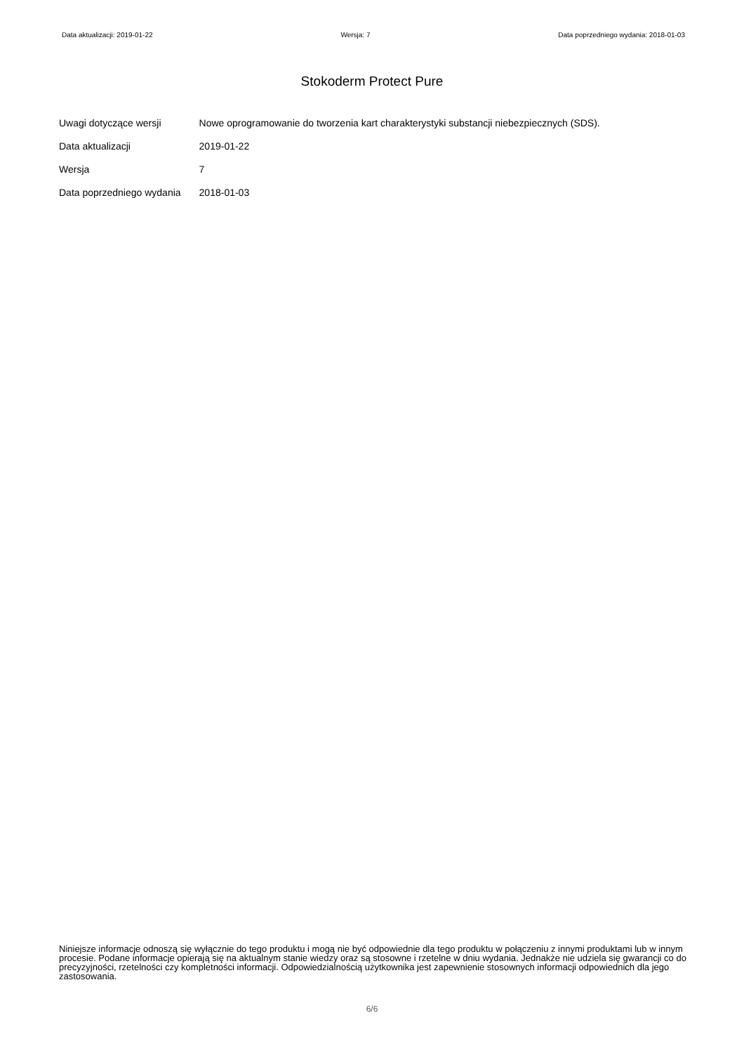Data aktualizacji: 2019-01-22 Wersja: 7 Data poprzedniego wydania: 2018-01-03
Stokoderm Protect Pure
| Uwagi dotyczące wersji | Nowe oprogramowanie do tworzenia kart charakterystyki substancji niebezpiecznych (SDS). |
| Data aktualizacji | 2019-01-22 |
| Wersja | 7 |
| Data poprzedniego wydania | 2018-01-03 |
Niniejsze informacje odnoszą się wyłącznie do tego produktu i mogą nie być odpowiednie dla tego produktu w połączeniu z innymi produktami lub w innym procesie. Podane informacje opierają się na aktualnym stanie wiedzy oraz są stosowne i rzetelne w dniu wydania. Jednakże nie udziela się gwarancji co do precyzyjności, rzetelności czy kompletności informacji. Odpowiedzialnością użytkownika jest zapewnienie stosownych informacji odpowiednich dla jego zastosowania.
6/6